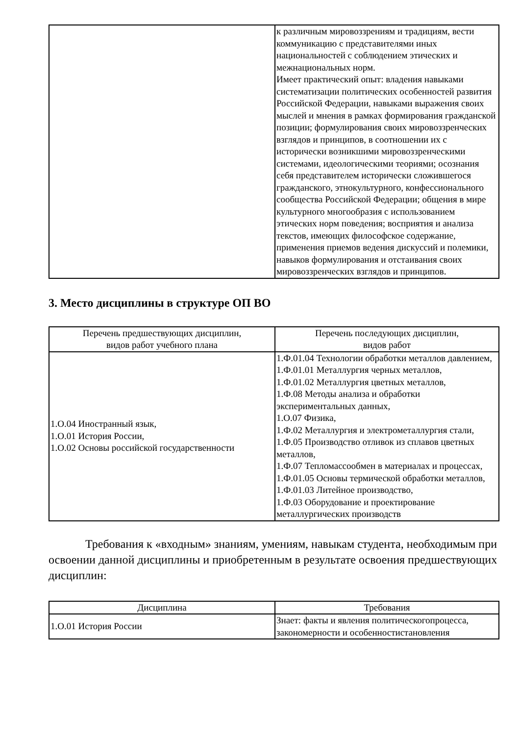| | к различным мировоззрениям и традициям, вести коммуникацию с представителями иных национальностей с соблюдением этических и межнациональных норм. Имеет практический опыт: владения навыками систематизации политических особенностей развития Российской Федерации, навыками выражения своих мыслей и мнения в рамках формирования гражданской позиции; формулирования своих мировоззренческих взглядов и принципов, в соотношении их с исторически возникшими мировоззренческими системами, идеологическими теориями; осознания себя представителем исторически сложившегося гражданского, этнокультурного, конфессионального сообщества Российской Федерации; общения в мире культурного многообразия с использованием этических норм поведения; восприятия и анализа текстов, имеющих философское содержание, применения приемов ведения дискуссий и полемики, навыков формулирования и отстаивания своих мировоззренческих взглядов и принципов. |
3. Место дисциплины в структуре ОП ВО
| Перечень предшествующих дисциплин, видов работ учебного плана | Перечень последующих дисциплин, видов работ |
| --- | --- |
| 1.О.04 Иностранный язык, 1.О.01 История России, 1.О.02 Основы российской государственности | 1.Ф.01.04 Технологии обработки металлов давлением, 1.Ф.01.01 Металлургия черных металлов, 1.Ф.01.02 Металлургия цветных металлов, 1.Ф.08 Методы анализа и обработки экспериментальных данных, 1.О.07 Физика, 1.Ф.02 Металлургия и электрометаллургия стали, 1.Ф.05 Производство отливок из сплавов цветных металлов, 1.Ф.07 Тепломассообмен в материалах и процессах, 1.Ф.01.05 Основы термической обработки металлов, 1.Ф.01.03 Литейное производство, 1.Ф.03 Оборудование и проектирование металлургических производств |
Требования к «входным» знаниям, умениям, навыкам студента, необходимым при освоении данной дисциплины и приобретенным в результате освоения предшествующих дисциплин:
| Дисциплина | Требования |
| --- | --- |
| 1.О.01 История России | Знает: факты и явления политическогопроцесса, закономерности и особенностистановления |